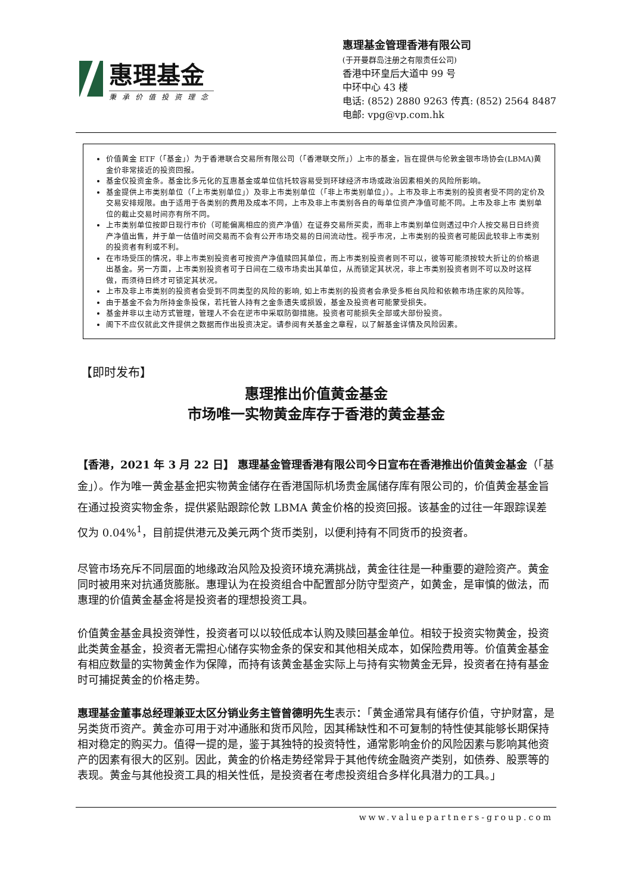惠理基金
秉承价值投资理念
惠理基金管理香港有限公司
(于开曼群岛注册之有限责任公司)
香港中环皇后大道中 99 号
中环中心 43 楼
电话: (852) 2880 9263 传真: (852) 2564 8487
电邮: vpg@vp.com.hk
价值黄金 ETF（「基金」）为于香港联合交易所有限公司（「香港联交所」）上市的基金，旨在提供与伦敦金银市场协会(LBMA)黄金价非常接近的投资回报。
基金仅投资金条。基金比多元化的互惠基金或单位信托较容易受到环球经济市场或政治因素相关的风险所影响。
基金提供上市类别单位（「上市类别单位」）及非上市类别单位（「非上市类别单位」）。上市及非上市类别的投资者受不同的定价及交易安排规限。由于适用于各类别的费用及成本不同，上市及非上市类别各自的每单位资产净值可能不同。上市及非上市 类别单位的截止交易时间亦有所不同。
上市类别单位按即日现行市价（可能偏离相应的资产净值）在证券交易所买卖，而非上市类别单位则透过中介人按交易日日终资产净值出售，并于单一估值时间交易而不会有公开市场交易的日间流动性。视乎市况，上市类别的投资者可能因此较非上市类别的投资者有利或不利。
在市场受压的情况，非上市类别投资者可按资产净值赎回其单位，而上市类别投资者则不可以，彼等可能须按较大折让的价格退出基金。另一方面，上市类别投资者可于日间在二级市场卖出其单位，从而锁定其状况，非上市类别投资者则不可以及时这样做，而须待日终才可锁定其状况。
上市及非上市类别的投资者会受到不同类型的风险的影响, 如上市类别的投资者会承受多柜台风险和依赖市场庄家的风险等。
由于基金不会为所持金条投保，若托管人持有之金条遗失或损毁，基金及投资者可能蒙受损失。
基金并非以主动方式管理，管理人不会在逆市中采取防御措施。投资者可能损失全部或大部份投资。
阁下不应仅就此文件提供之数据而作出投资决定。请参阅有关基金之章程，以了解基金详情及风险因素。
【即时发布】
惠理推出价值黄金基金
市场唯一实物黄金库存于香港的黄金基金
【香港，2021 年 3 月 22 日】 惠理基金管理香港有限公司今日宣布在香港推出价值黄金基金（「基金」）。作为唯一黄金基金把实物黄金储存在香港国际机场贵金属储存库有限公司的，价值黄金基金旨在通过投资实物金条，提供紧贴跟踪伦敦 LBMA 黄金价格的投资回报。该基金的过往一年跟踪误差仅为 0.04%<sup>1</sup>，目前提供港元及美元两个货币类别，以便利持有不同货币的投资者。
尽管市场充斥不同层面的地缘政治风险及投资环境充满挑战，黄金往往是一种重要的避险资产。黄金同时被用来对抗通货膨胀。惠理认为在投资组合中配置部分防守型资产，如黄金，是审慎的做法，而惠理的价值黄金基金将是投资者的理想投资工具。
价值黄金基金具投资弹性，投资者可以以较低成本认购及赎回基金单位。相较于投资实物黄金，投资此类黄金基金，投资者无需担心储存实物金条的保安和其他相关成本，如保险费用等。价值黄金基金有相应数量的实物黄金作为保障，而持有该黄金基金实际上与持有实物黄金无异，投资者在持有基金时可捕捉黄金的价格走势。
惠理基金董事总经理兼亚太区分销业务主管曾德明先生表示：「黄金通常具有储存价值，守护财富，是另类货币资产。黄金亦可用于对冲通胀和货币风险，因其稀缺性和不可复制的特性使其能够长期保持相对稳定的购买力。值得一提的是，鉴于其独特的投资特性，通常影响金价的风险因素与影响其他资产的因素有很大的区别。因此，黄金的价格走势经常异于其他传统金融资产类别，如债券、股票等的表现。黄金与其他投资工具的相关性低，是投资者在考虑投资组合多样化具潜力的工具。」
www.valuepartners-group.com